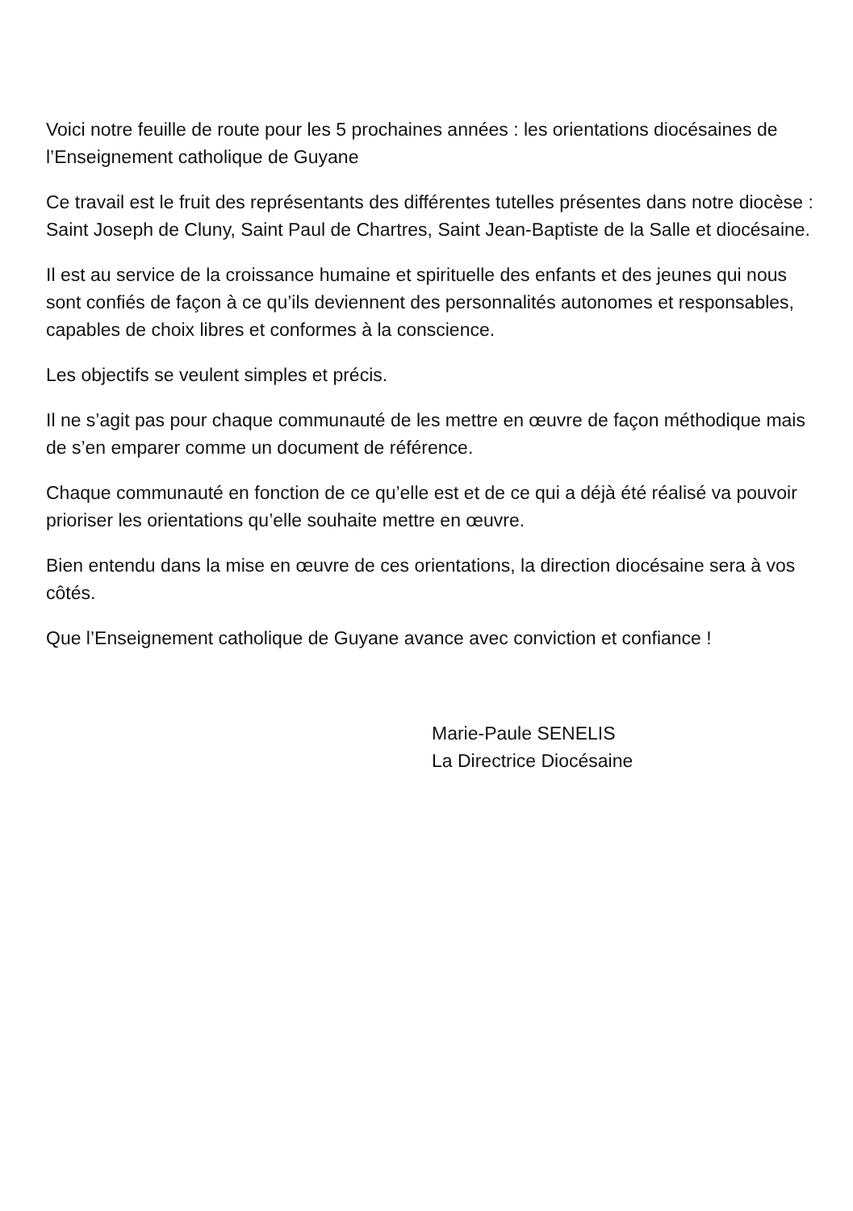Voici notre feuille de route pour les 5 prochaines années : les orientations diocésaines de l’Enseignement catholique de Guyane
Ce travail est le fruit des représentants des différentes tutelles présentes dans notre diocèse : Saint Joseph de Cluny, Saint Paul de Chartres, Saint Jean-Baptiste de la Salle et diocésaine.
Il est au service de la croissance humaine et spirituelle des enfants et des jeunes qui nous sont confiés de façon à ce qu’ils deviennent des personnalités autonomes et responsables, capables de choix libres et conformes à la conscience.
Les objectifs se veulent simples et précis.
Il ne s’agit pas pour chaque communauté de les mettre en œuvre de façon méthodique mais de s’en emparer comme un document de référence.
Chaque communauté en fonction de ce qu’elle est et de ce qui a déjà été réalisé va pouvoir prioriser les orientations qu’elle souhaite mettre en œuvre.
Bien entendu dans la mise en œuvre de ces orientations, la direction diocésaine sera à vos côtés.
Que l’Enseignement catholique de Guyane avance avec conviction et confiance !
Marie-Paule SENELIS
La Directrice Diocésaine